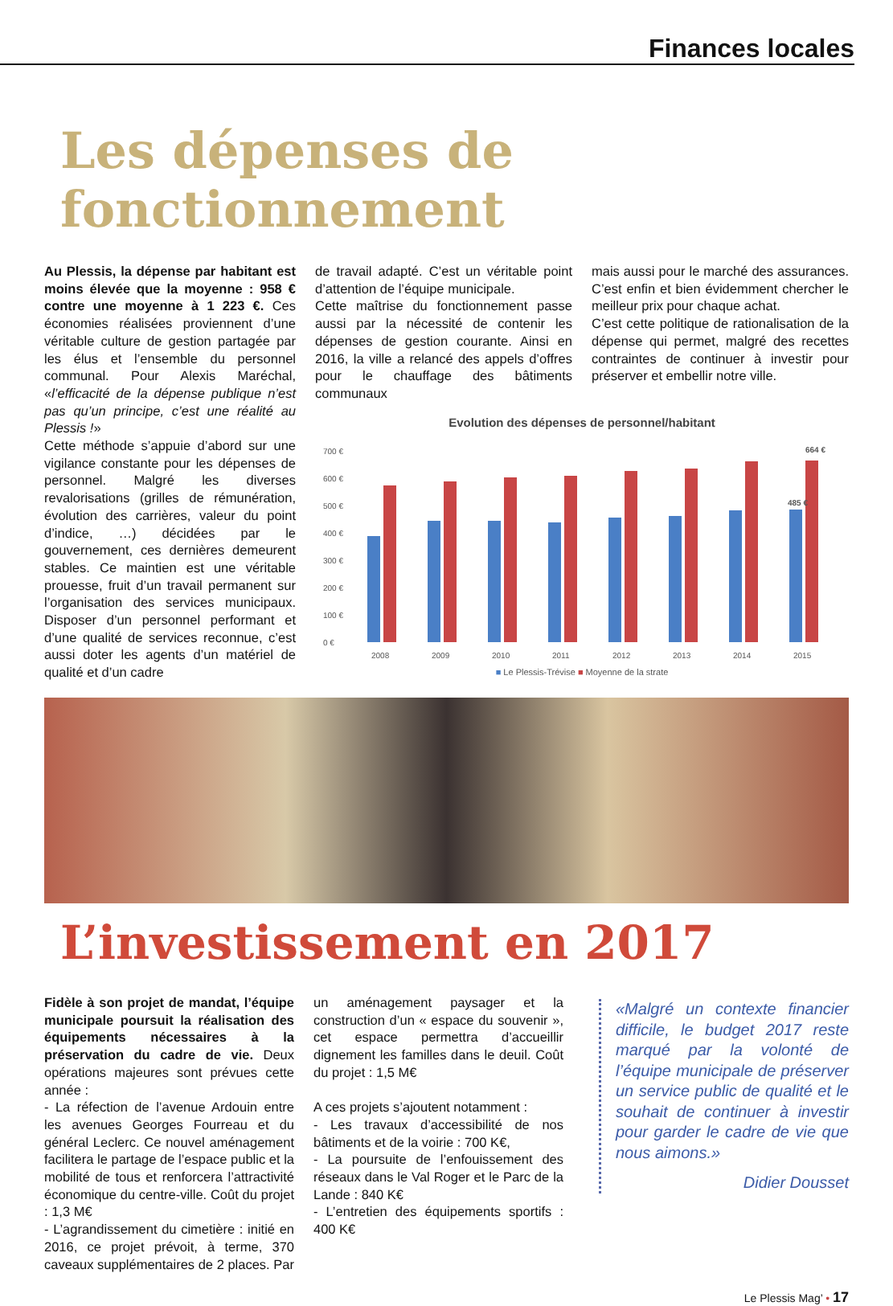Finances locales
Les dépenses de fonctionnement
Au Plessis, la dépense par habitant est moins élevée que la moyenne : 958 € contre une moyenne à 1 223 €. Ces économies réalisées proviennent d’une véritable culture de gestion partagée par les élus et l’ensemble du personnel communal. Pour Alexis Maréchal, «l’efficacité de la dépense publique n’est pas qu’un principe, c’est une réalité au Plessis !»
Cette méthode s’appuie d’abord sur une vigilance constante pour les dépenses de personnel. Malgré les diverses revalorisations (grilles de rémunération, évolution des carrières, valeur du point d’indice, …) décidées par le gouvernement, ces dernières demeurent stables. Ce maintien est une véritable prouesse, fruit d’un travail permanent sur l’organisation des services municipaux. Disposer d’un personnel performant et d’une qualité de services reconnue, c’est aussi doter les agents d’un matériel de qualité et d’un cadre
de travail adapté. C’est un véritable point d’attention de l’équipe municipale.
Cette maîtrise du fonctionnement passe aussi par la nécessité de contenir les dépenses de gestion courante. Ainsi en 2016, la ville a relancé des appels d’offres pour le chauffage des bâtiments communaux
mais aussi pour le marché des assurances. C’est enfin et bien évidemment chercher le meilleur prix pour chaque achat.
C’est cette politique de rationalisation de la dépense qui permet, malgré des recettes contraintes de continuer à investir pour préserver et embellir notre ville.
Evolution des dépenses de personnel/habitant
700 €
600 €
500 €
400 €
300 €
200 €
100 €
0 €
485 €
664 €
2008
2009
2010
2011
2012
2013
2014
2015
■ Le Plessis-Trévise ■ Moyenne de la strate
L’investissement en 2017
Fidèle à son projet de mandat, l’équipe municipale poursuit la réalisation des équipements nécessaires à la préservation du cadre de vie. Deux opérations majeures sont prévues cette année :
- La réfection de l’avenue Ardouin entre les avenues Georges Fourreau et du général Leclerc. Ce nouvel aménagement facilitera le partage de l’espace public et la mobilité de tous et renforcera l’attractivité économique du centre-ville. Coût du projet : 1,3 M€
- L’agrandissement du cimetière : initié en 2016, ce projet prévoit, à terme, 370 caveaux supplémentaires de 2 places. Par
un aménagement paysager et la construction d’un « espace du souvenir », cet espace permettra d’accueillir dignement les familles dans le deuil. Coût du projet : 1,5 M€
A ces projets s’ajoutent notamment :
- Les travaux d’accessibilité de nos bâtiments et de la voirie : 700 K€,
- La poursuite de l’enfouissement des réseaux dans le Val Roger et le Parc de la Lande : 840 K€
- L’entretien des équipements sportifs : 400 K€
«Malgré un contexte financier difficile, le budget 2017 reste marqué par la volonté de l’équipe municipale de préserver un service public de qualité et le souhait de continuer à investir pour garder le cadre de vie que nous aimons.»
Didier Dousset
Le Plessis Mag’ • 17